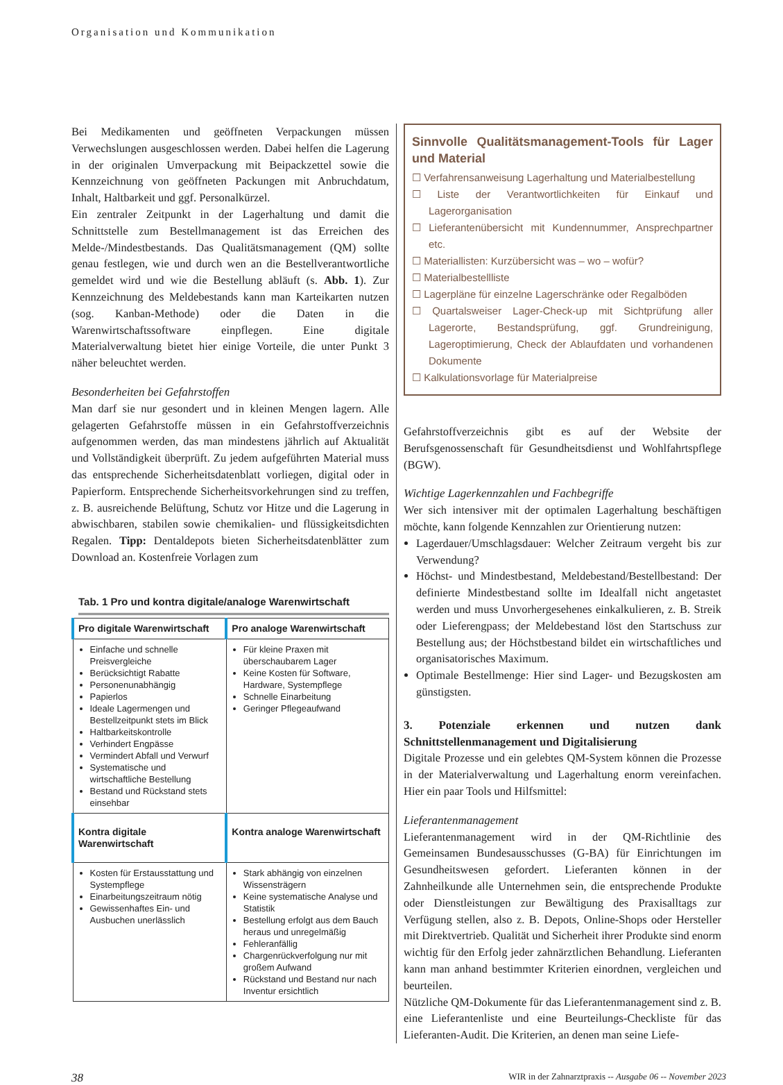Organisation und Kommunikation
Bei Medikamenten und geöffneten Verpackungen müssen Verwechslungen ausgeschlossen werden. Dabei helfen die Lagerung in der originalen Umverpackung mit Beipackzettel sowie die Kennzeichnung von geöffneten Packungen mit Anbruchdatum, Inhalt, Haltbarkeit und ggf. Personalkürzel.
Ein zentraler Zeitpunkt in der Lagerhaltung und damit die Schnittstelle zum Bestellmanagement ist das Erreichen des Melde-/Mindestbestands. Das Qualitätsmanagement (QM) sollte genau festlegen, wie und durch wen an die Bestellverantwortliche gemeldet wird und wie die Bestellung abläuft (s. Abb. 1). Zur Kennzeichnung des Meldebestands kann man Karteikarten nutzen (sog. Kanban-Methode) oder die Daten in die Warenwirtschaftssoftware einpflegen. Eine digitale Materialverwaltung bietet hier einige Vorteile, die unter Punkt 3 näher beleuchtet werden.
Besonderheiten bei Gefahrstoffen
Man darf sie nur gesondert und in kleinen Mengen lagern. Alle gelagerten Gefahrstoffe müssen in ein Gefahrstoffverzeichnis aufgenommen werden, das man mindestens jährlich auf Aktualität und Vollständigkeit überprüft. Zu jedem aufgeführten Material muss das entsprechende Sicherheitsdatenblatt vorliegen, digital oder in Papierform. Entsprechende Sicherheitsvorkehrungen sind zu treffen, z. B. ausreichende Belüftung, Schutz vor Hitze und die Lagerung in abwischbaren, stabilen sowie chemikalien- und flüssigkeitsdichten Regalen. Tipp: Dentaldepots bieten Sicherheitsdatenblätter zum Download an. Kostenfreie Vorlagen zum
Tab. 1 Pro und kontra digitale/analoge Warenwirtschaft
| Pro digitale Warenwirtschaft | Pro analoge Warenwirtschaft |
| --- | --- |
| Einfache und schnelle Preisvergleiche Berücksichtigt Rabatte Personenunabhängig Papierlos Ideale Lagermengen und Bestellzeitpunkt stets im Blick Haltbarkeitskontrolle Verhindert Engpässe Vermindert Abfall und Verwurf Systematische und wirtschaftliche Bestellung Bestand und Rückstand stets einsehbar | Für kleine Praxen mit überschaubarem Lager Keine Kosten für Software, Hardware, Systempflege Schnelle Einarbeitung Geringer Pflegeaufwand |
| Kontra digitale Warenwirtschaft | Kontra analoge Warenwirtschaft |
| Kosten für Erstausstattung und Systempflege Einarbeitungszeitraum nötig Gewissenhaftes Ein- und Ausbuchen unerlässlich | Stark abhängig von einzelnen Wissensträgern Keine systematische Analyse und Statistik Bestellung erfolgt aus dem Bauch heraus und unregelmäßig Fehleranfällig Chargenrückverfolgung nur mit großem Aufwand Rückstand und Bestand nur nach Inventur ersichtlich |
Sinnvolle Qualitätsmanagement-Tools für Lager und Material
☐ Verfahrensanweisung Lagerhaltung und Materialbestellung
☐ Liste der Verantwortlichkeiten für Einkauf und Lagerorganisation
☐ Lieferantenübersicht mit Kundennummer, Ansprechpartner etc.
☐ Materiallisten: Kurzübersicht was – wo – wofür?
☐ Materialbestellliste
☐ Lagerpläne für einzelne Lagerschränke oder Regalböden
☐ Quartalsweiser Lager-Check-up mit Sichtprüfung aller Lagerorte, Bestandsprüfung, ggf. Grundreinigung, Lageroptimierung, Check der Ablaufdaten und vorhandenen Dokumente
☐ Kalkulationsvorlage für Materialpreise
Gefahrstoffverzeichnis gibt es auf der Website der Berufsgenossenschaft für Gesundheitsdienst und Wohlfahrtspflege (BGW).
Wichtige Lagerkennzahlen und Fachbegriffe
Wer sich intensiver mit der optimalen Lagerhaltung beschäftigen möchte, kann folgende Kennzahlen zur Orientierung nutzen:
Lagerdauer/Umschlagsdauer: Welcher Zeitraum vergeht bis zur Verwendung?
Höchst- und Mindestbestand, Meldebestand/Bestellbestand: Der definierte Mindestbestand sollte im Idealfall nicht angetastet werden und muss Unvorhergesehenes einkalkulieren, z. B. Streik oder Lieferengpass; der Meldebestand löst den Startschuss zur Bestellung aus; der Höchstbestand bildet ein wirtschaftliches und organisatorisches Maximum.
Optimale Bestellmenge: Hier sind Lager- und Bezugskosten am günstigsten.
3. Potenziale erkennen und nutzen dank Schnittstellenmanagement und Digitalisierung
Digitale Prozesse und ein gelebtes QM-System können die Prozesse in der Materialverwaltung und Lagerhaltung enorm vereinfachen. Hier ein paar Tools und Hilfsmittel:
Lieferantenmanagement
Lieferantenmanagement wird in der QM-Richtlinie des Gemeinsamen Bundesausschusses (G-BA) für Einrichtungen im Gesundheitswesen gefordert. Lieferanten können in der Zahnheilkunde alle Unternehmen sein, die entsprechende Produkte oder Dienstleistungen zur Bewältigung des Praxisalltags zur Verfügung stellen, also z. B. Depots, Online-Shops oder Hersteller mit Direktvertrieb. Qualität und Sicherheit ihrer Produkte sind enorm wichtig für den Erfolg jeder zahnärztlichen Behandlung. Lieferanten kann man anhand bestimmter Kriterien einordnen, vergleichen und beurteilen.
Nützliche QM-Dokumente für das Lieferantenmanagement sind z. B. eine Lieferantenliste und eine Beurteilungs-Checkliste für das Lieferanten-Audit. Die Kriterien, an denen man seine Liefe-
38 WIR in der Zahnarztpraxis -- Ausgabe 06 -- November 2023